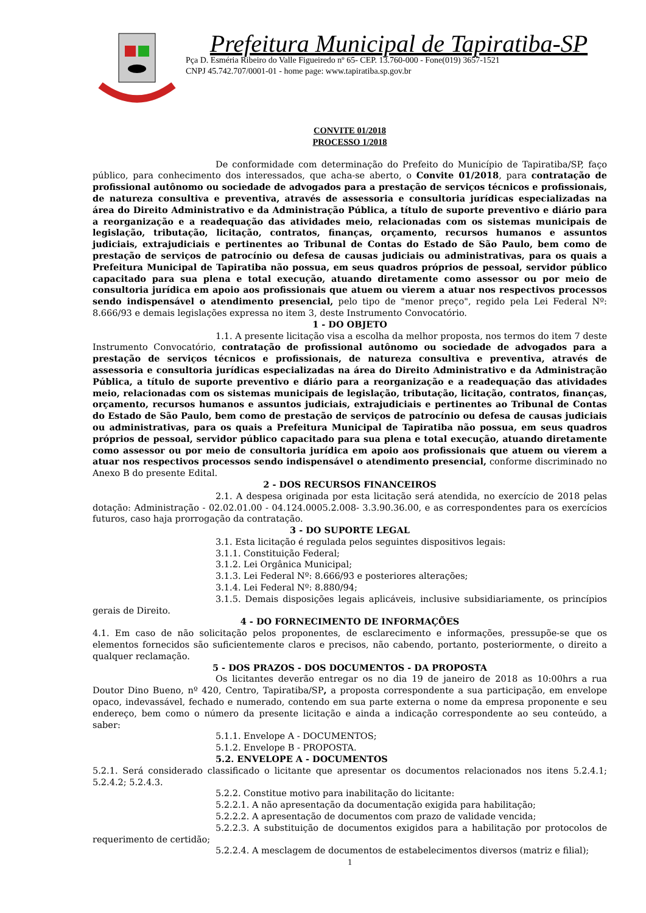Prefeitura Municipal de Tapiratiba-SP
Pça D. Esméria Ribeiro do Valle Figueiredo nº 65- CEP. 13.760-000 - Fone(019) 3657-1521
CNPJ 45.742.707/0001-01 - home page: www.tapiratiba.sp.gov.br
CONVITE 01/2018
PROCESSO 1/2018
De conformidade com determinação do Prefeito do Município de Tapiratiba/SP, faço público, para conhecimento dos interessados, que acha-se aberto, o Convite 01/2018, para contratação de profissional autônomo ou sociedade de advogados para a prestação de serviços técnicos e profissionais, de natureza consultiva e preventiva, através de assessoria e consultoria jurídicas especializadas na área do Direito Administrativo e da Administração Pública, a título de suporte preventivo e diário para a reorganização e a readequação das atividades meio, relacionadas com os sistemas municipais de legislação, tributação, licitação, contratos, finanças, orçamento, recursos humanos e assuntos judiciais, extrajudiciais e pertinentes ao Tribunal de Contas do Estado de São Paulo, bem como de prestação de serviços de patrocínio ou defesa de causas judiciais ou administrativas, para os quais a Prefeitura Municipal de Tapiratiba não possua, em seus quadros próprios de pessoal, servidor público capacitado para sua plena e total execução, atuando diretamente como assessor ou por meio de consultoria jurídica em apoio aos profissionais que atuem ou vierem a atuar nos respectivos processos sendo indispensável o atendimento presencial, pelo tipo de "menor preço", regido pela Lei Federal Nº: 8.666/93 e demais legislações expressa no item 3, deste Instrumento Convocatório.
1 - DO OBJETO
1.1. A presente licitação visa a escolha da melhor proposta, nos termos do item 7 deste Instrumento Convocatório, contratação de profissional autônomo ou sociedade de advogados para a prestação de serviços técnicos e profissionais, de natureza consultiva e preventiva, através de assessoria e consultoria jurídicas especializadas na área do Direito Administrativo e da Administração Pública, a título de suporte preventivo e diário para a reorganização e a readequação das atividades meio, relacionadas com os sistemas municipais de legislação, tributação, licitação, contratos, finanças, orçamento, recursos humanos e assuntos judiciais, extrajudiciais e pertinentes ao Tribunal de Contas do Estado de São Paulo, bem como de prestação de serviços de patrocínio ou defesa de causas judiciais ou administrativas, para os quais a Prefeitura Municipal de Tapiratiba não possua, em seus quadros próprios de pessoal, servidor público capacitado para sua plena e total execução, atuando diretamente como assessor ou por meio de consultoria jurídica em apoio aos profissionais que atuem ou vierem a atuar nos respectivos processos sendo indispensável o atendimento presencial, conforme discriminado no Anexo B do presente Edital.
2 - DOS RECURSOS FINANCEIROS
2.1. A despesa originada por esta licitação será atendida, no exercício de 2018 pelas dotação: Administração - 02.02.01.00 - 04.124.0005.2.008- 3.3.90.36.00, e as correspondentes para os exercícios futuros, caso haja prorrogação da contratação.
3 - DO SUPORTE LEGAL
3.1. Esta licitação é regulada pelos seguintes dispositivos legais:
3.1.1. Constituição Federal;
3.1.2. Lei Orgânica Municipal;
3.1.3. Lei Federal Nº: 8.666/93 e posteriores alterações;
3.1.4. Lei Federal Nº: 8.880/94;
3.1.5. Demais disposições legais aplicáveis, inclusive subsidiariamente, os princípios gerais de Direito.
4 - DO FORNECIMENTO DE INFORMAÇÕES
4.1. Em caso de não solicitação pelos proponentes, de esclarecimento e informações, pressupõe-se que os elementos fornecidos são suficientemente claros e precisos, não cabendo, portanto, posteriormente, o direito a qualquer reclamação.
5 - DOS PRAZOS - DOS DOCUMENTOS - DA PROPOSTA
Os licitantes deverão entregar os no dia 19 de janeiro de 2018 as 10:00hrs a rua Doutor Dino Bueno, nº 420, Centro, Tapiratiba/SP, a proposta correspondente a sua participação, em envelope opaco, indevassável, fechado e numerado, contendo em sua parte externa o nome da empresa proponente e seu endereço, bem como o número da presente licitação e ainda a indicação correspondente ao seu conteúdo, a saber:
5.1.1. Envelope A - DOCUMENTOS;
5.1.2. Envelope B - PROPOSTA.
5.2. ENVELOPE A - DOCUMENTOS
5.2.1. Será considerado classificado o licitante que apresentar os documentos relacionados nos itens 5.2.4.1; 5.2.4.2; 5.2.4.3.
5.2.2. Constitue motivo para inabilitação do licitante:
5.2.2.1. A não apresentação da documentação exigida para habilitação;
5.2.2.2. A apresentação de documentos com prazo de validade vencida;
5.2.2.3. A substituição de documentos exigidos para a habilitação por protocolos de requerimento de certidão;
5.2.2.4. A mesclagem de documentos de estabelecimentos diversos (matriz e filial);
1